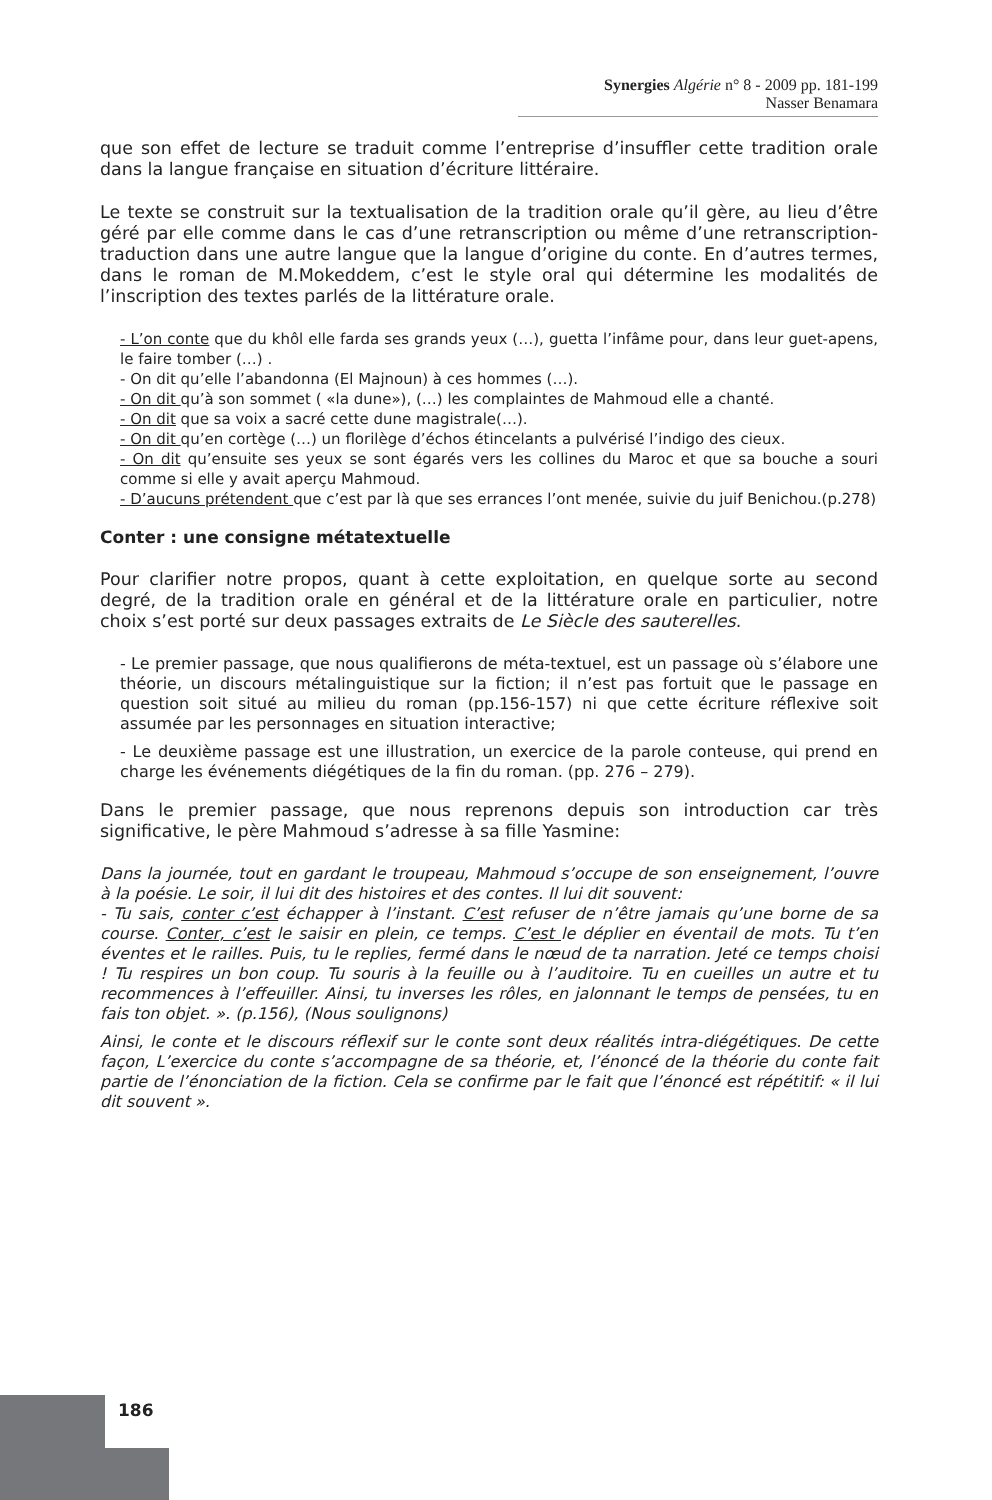Synergies Algérie n° 8 - 2009 pp. 181-199
Nasser Benamara
que son effet de lecture se traduit comme l’entreprise d’insuffler cette tradition orale dans la langue française en situation d’écriture littéraire.
Le texte se construit sur la textualisation de la tradition orale qu’il gère, au lieu d’être géré par elle comme dans le cas d’une retranscription ou même d’une retranscription-traduction dans une autre langue que la langue d’origine du conte. En d’autres termes, dans le roman de M.Mokeddem, c’est le style oral qui détermine les modalités de l’inscription des textes parlés de la littérature orale.
- L’on conte que du khôl elle farda ses grands yeux (…), guetta l’infâme pour, dans leur guet-apens, le faire tomber (…) .
- On dit qu’elle l’abandonna (El Majnoun) à ces hommes (…).
- On dit qu’à son sommet ( «la dune»), (…) les complaintes de Mahmoud elle a chanté.
- On dit que sa voix a sacré cette dune magistrale(…).
- On dit qu’en cortège (…) un florilège d’échos étincelants a pulvérisé l’indigo des cieux.
- On dit qu’ensuite ses yeux se sont égarés vers les collines du Maroc et que sa bouche a souri comme si elle y avait aperçu Mahmoud.
- D’aucuns prétendent que c’est par là que ses errances l’ont menée, suivie du juif Benichou.(p.278)
Conter : une consigne métatextuelle
Pour clarifier notre propos, quant à cette exploitation, en quelque sorte au second degré, de la tradition orale en général et de la littérature orale en particulier, notre choix s’est porté sur deux passages extraits de Le Siècle des sauterelles.
- Le premier passage, que nous qualifierons de méta-textuel, est un passage où s’élabore une théorie, un discours métalinguistique sur la fiction; il n’est pas fortuit que le passage en question soit situé au milieu du roman (pp.156-157) ni que cette écriture réflexive soit assumée par les personnages en situation interactive;
- Le deuxième passage est une illustration, un exercice de la parole conteuse, qui prend en charge les événements diégétiques de la fin du roman. (pp. 276 – 279).
Dans le premier passage, que nous reprenons depuis son introduction car très significative, le père Mahmoud s’adresse à sa fille Yasmine:
Dans la journée, tout en gardant le troupeau, Mahmoud s’occupe de son enseignement, l’ouvre à la poésie. Le soir, il lui dit des histoires et des contes. Il lui dit souvent:
- Tu sais, conter c’est échapper à l’instant. C’est refuser de n’être jamais qu’une borne de sa course. Conter, c’est le saisir en plein, ce temps. C’est le déplier en éventail de mots. Tu t’en éventes et le railles. Puis, tu le replies, fermé dans le nœud de ta narration. Jeté ce temps choisi ! Tu respires un bon coup. Tu souris à la feuille ou à l’auditoire. Tu en cueilles un autre et tu recommences à l’effeuiller. Ainsi, tu inverses les rôles, en jalonnant le temps de pensées, tu en fais ton objet. ». (p.156), (Nous soulignons)
Ainsi, le conte et le discours réflexif sur le conte sont deux réalités intra-diégétiques. De cette façon, L’exercice du conte s’accompagne de sa théorie, et, l’énoncé de la théorie du conte fait partie de l’énonciation de la fiction. Cela se confirme par le fait que l’énoncé est répétitif: « il lui dit souvent ».
186